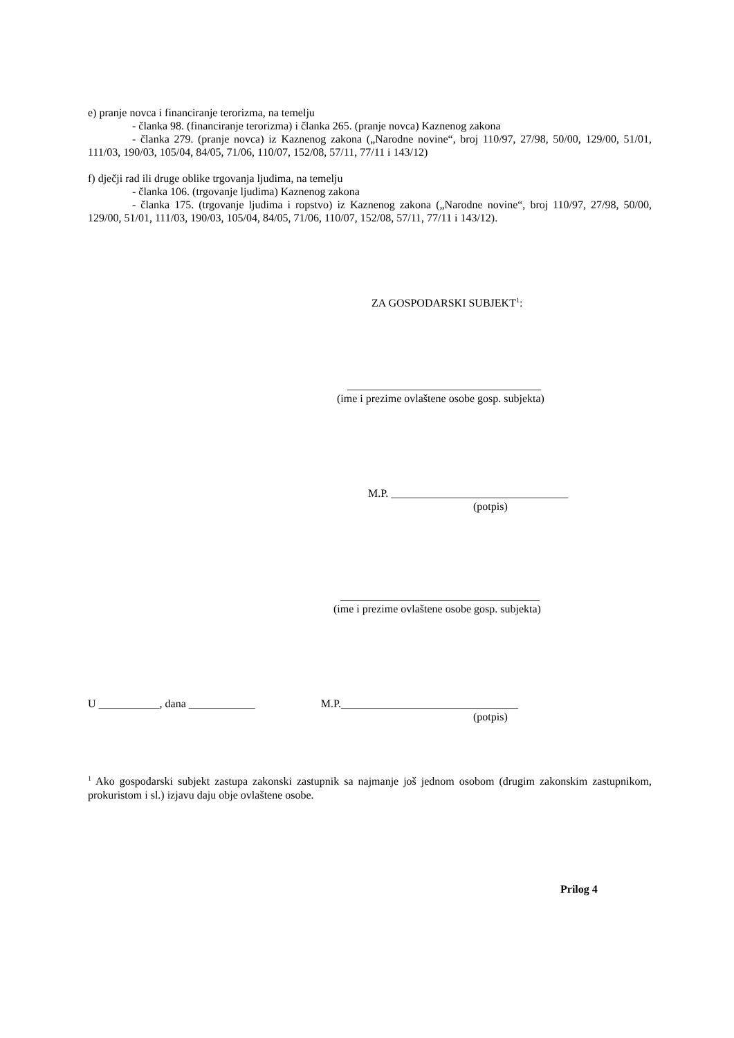e) pranje novca i financiranje terorizma, na temelju
- članka 98. (financiranje terorizma) i članka 265. (pranje novca) Kaznenog zakona
- članka 279. (pranje novca) iz Kaznenog zakona („Narodne novine“, broj 110/97, 27/98, 50/00, 129/00, 51/01, 111/03, 190/03, 105/04, 84/05, 71/06, 110/07, 152/08, 57/11, 77/11 i 143/12)
f) dječji rad ili druge oblike trgovanja ljudima, na temelju
- članka 106. (trgovanje ljudima) Kaznenog zakona
- članka 175. (trgovanje ljudima i ropstvo) iz Kaznenog zakona („Narodne novine“, broj 110/97, 27/98, 50/00, 129/00, 51/01, 111/03, 190/03, 105/04, 84/05, 71/06, 110/07, 152/08, 57/11, 77/11 i 143/12).
ZA GOSPODARSKI SUBJEKT<sup>1</sup>:
___________________________________
(ime i prezime ovlaštene osobe gosp. subjekta)
M.P. ________________________________
(potpis)
____________________________________
(ime i prezime ovlaštene osobe gosp. subjekta)
U ___________, dana ____________ M.P.________________________________
(potpis)
<sup>1</sup> Ako gospodarski subjekt zastupa zakonski zastupnik sa najmanje još jednom osobom (drugim zakonskim zastupnikom, prokuristom i sl.) izjavu daju obje ovlaštene osobe.
Prilog 4